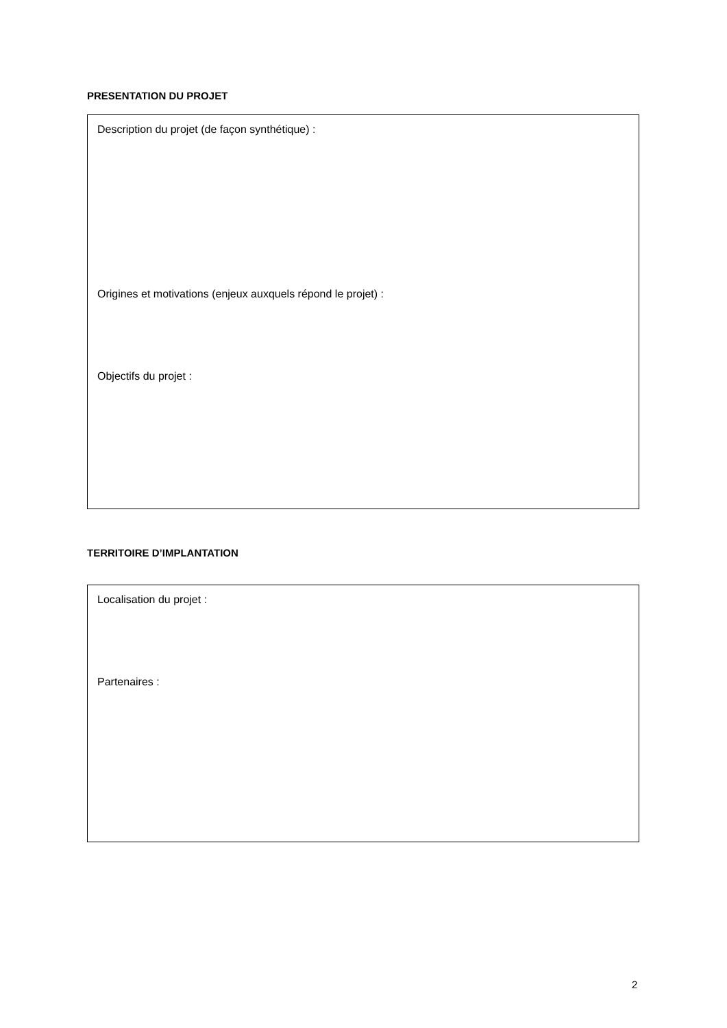PRESENTATION DU PROJET
Description du projet (de façon synthétique) :
Origines et motivations (enjeux auxquels répond le projet) :
Objectifs du projet :
TERRITOIRE D’IMPLANTATION
Localisation du projet :
Partenaires :
2